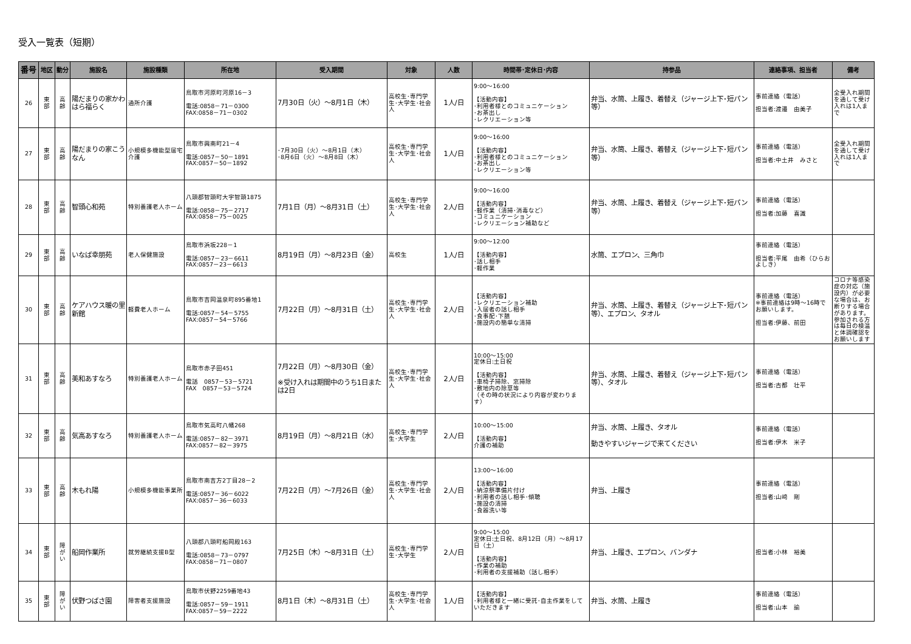受入一覧表（短期）
| 番号 | 地区 | 動分 | 施設名 | 施設種類 | 所在地 | 受入期間 | 対象 | 人数 | 時間帯･定休日･内容 | 持参品 | 連絡事項、担当者 | 備考 |
| --- | --- | --- | --- | --- | --- | --- | --- | --- | --- | --- | --- | --- |
| 26 | 東 部 | 高 齢 | 陽だまりの家かわはら福らく | 通所介護 | 鳥取市河原町河原16－3 電話:0858－71－0300 FAX:0858－71－0302 | 7月30日（火）～8月1日（木） | 高校生･専門学生･大学生･社会人 | 1人/日 | 9:00～16:00 【活動内容】 ･利用者様とのコミュニケーション ･お茶出し ･レクリエーション等 | 弁当、水筒、上履き、着替え（ジャージ上下･短パン等） | 事前連絡（電話） 担当者:渡邉 由美子 | 全受入れ期間を通して受け入れは1人まで |
| 27 | 東 部 | 高 齢 | 陽だまりの家こうなん | 小規模多機能型居宅介護 | 鳥取市興南町21－4 電話:0857－50－1891 FAX:0857－50－1892 | ･7月30日（火）～8月1日（木） ･8月6日（火）～8月8日（木） | 高校生･専門学生･大学生･社会人 | 1人/日 | 9:00～16:00 【活動内容】 ･利用者様とのコミュニケーション ･お茶出し ･レクリエーション等 | 弁当、水筒、上履き、着替え（ジャージ上下･短パン等） | 事前連絡（電話） 担当者:中土井 みさと | 全受入れ期間を通して受け入れは1人まで |
| 28 | 東 部 | 高 齢 | 智頭心和苑 | 特別養護老人ホーム | 八頭郡智頭町大字智頭1875 電話:0858－75－2717 FAX:0858－75－0025 | 7月1日（月）～8月31日（土） | 高校生･専門学生･大学生･社会人 | 2人/日 | 9:00～16:00 【活動内容】 ･軽作業（清掃･消毒など） ･コミュニケーション ･レクリエーション補助など | 弁当、水筒、上履き、着替え（ジャージ上下･短パン等） | 事前連絡（電話） 担当者:加藤 喜識 | |
| 29 | 東 部 | 高 齢 | いなば幸朋苑 | 老人保健施設 | 鳥取市浜坂228－1 電話:0857－23－6611 FAX:0857－23－6613 | 8月19日（月）～8月23日（金） | 高校生 | 1人/日 | 9:00～12:00 【活動内容】 ･話し相手 ･軽作業 | 水筒、エプロン、三角巾 | 事前連絡（電話） 担当者:平尾 由希（ひらお よしき） | |
| 30 | 東 部 | 高 齢 | ケアハウス暖の里 新館 | 軽費老人ホーム | 鳥取市吉岡温泉町895番地1 電話:0857－54－5755 FAX:0857－54－5766 | 7月22日（月）～8月31日（土） | 高校生･専門学生･大学生･社会人 | 2人/日 | 【活動内容】 ･レクリエーション補助 ･入居者の話し相手 ･食事配･下膳 ･施設内の簡単な清掃 | 弁当、水筒、上履き、着替え（ジャージ上下･短パン等）、エプロン、タオル | 事前連絡（電話） ※事前連絡は9時～16時でお願いします。 担当者:伊藤、前田 | コロナ等感染症の対応（施設内）が必要な場合は、お断りする場合があります。参加される方は毎日の検温と体調確認をお願いします |
| 31 | 東 部 | 高 齢 | 美和あすなろ | 特別養護老人ホーム | 鳥取市赤子田451 電話 0857－53－5721 FAX 0857－53－5724 | 7月22日（月）～8月30日（金） ※受け入れは期間中のうち1日または2日 | 高校生･専門学生･大学生･社会人 | 2人/日 | 10:00～15:00 定休日:土日祝 【活動内容】 ･車椅子掃除、窓掃除 ･敷地内の除草等 （その時の状況により内容が変わります） | 弁当、水筒、上履き、着替え（ジャージ上下･短パン等）、タオル | 事前連絡（電話） 担当者:古都 壮平 | |
| 32 | 東 部 | 高 齢 | 気高あすなろ | 特別養護老人ホーム | 鳥取市気高町八幡268 電話:0857－82－3971 FAX:0857－82－3975 | 8月19日（月）～8月21日（水） | 高校生･専門学生･大学生 | 2人/日 | 10:00～15:00 【活動内容】 介護の補助 | 弁当、水筒、上履き、タオル 動きやすいジャージで来てください | 事前連絡（電話） 担当者:伊木 米子 | |
| 33 | 東 部 | 高 齢 | 木もれ陽 | 小規模多機能事業所 | 鳥取市南吉方2丁目28－2 電話:0857－36－6022 FAX:0857－36－6033 | 7月22日（月）～7月26日（金） | 高校生･専門学生･大学生･社会人 | 2人/日 | 13:00～16:00 【活動内容】 ･納涼祭準備片付け ･利用者の話し相手･傾聴 ･施設の清掃 ･食器洗い等 | 弁当、上履き | 事前連絡（電話） 担当者:山﨑 剛 | |
| 34 | 東 部 | 障 が い | 船岡作業所 | 就労継続支援B型 | 八頭郡八頭町船岡殿163 電話:0858－73－0797 FAX:0858－71－0807 | 7月25日（木）～8月31日（土） | 高校生･専門学生･大学生 | 2人/日 | 9:00～15:00 定休日:土日祝、8月12日（月）～8月17日（土） 【活動内容】 ･作業の補助 ･利用者の支援補助（話し相手） | 弁当、上履き、エプロン、バンダナ | 担当者:小林 裕美 | |
| 35 | 東 部 | 障 が い | 伏野つばさ園 | 障害者支援施設 | 鳥取市伏野2259番地43 電話:0857－59－1911 FAX:0857－59－2222 | 8月1日（木）～8月31日（土） | 高校生･専門学生･大学生･社会人 | 1人/日 | 【活動内容】 ･利用者様と一緒に受託･自主作業をしていただきます | 弁当、水筒、上履き | 事前連絡（電話） 担当者:山本 諭 | |